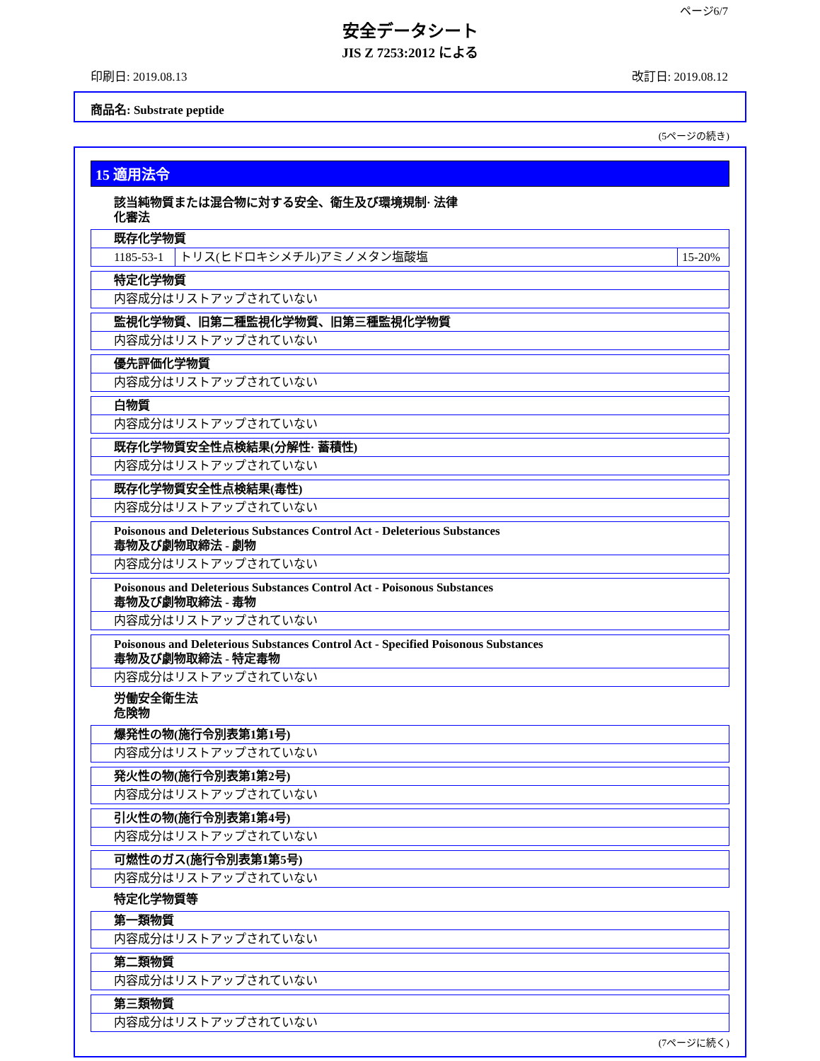ページ6/7
安全データシート
JIS Z 7253:2012 による
印刷日: 2019.08.13 改訂日: 2019.08.12
商品名: Substrate peptide
(5ページの続き)
15 適用法令
該当純物質または混合物に対する安全、衛生及び環境規制· 法律
化審法
| 既存化学物質 | | |
| 1185-53-1 | トリス(ヒドロキシメチル)アミノメタン塩酸塩 | 15-20% |
| 特定化学物質 |
| 内容成分はリストアップされていない |
| 監視化学物質、旧第二種監視化学物質、旧第三種監視化学物質 |
| 内容成分はリストアップされていない |
| 優先評価化学物質 |
| 内容成分はリストアップされていない |
| 白物質 |
| 内容成分はリストアップされていない |
| 既存化学物質安全性点検結果(分解性· 蓄積性) |
| 内容成分はリストアップされていない |
| 既存化学物質安全性点検結果(毒性) |
| 内容成分はリストアップされていない |
| Poisonous and Deleterious Substances Control Act - Deleterious Substances 毒物及び劇物取締法 - 劇物 |
| 内容成分はリストアップされていない |
| Poisonous and Deleterious Substances Control Act - Poisonous Substances 毒物及び劇物取締法 - 毒物 |
| 内容成分はリストアップされていない |
| Poisonous and Deleterious Substances Control Act - Specified Poisonous Substances 毒物及び劇物取締法 - 特定毒物 |
| 内容成分はリストアップされていない |
労働安全衛生法
危険物
| 爆発性の物(施行令別表第1第1号) |
| 内容成分はリストアップされていない |
| 発火性の物(施行令別表第1第2号) |
| 内容成分はリストアップされていない |
| 引火性の物(施行令別表第1第4号) |
| 内容成分はリストアップされていない |
| 可燃性のガス(施行令別表第1第5号) |
| 内容成分はリストアップされていない |
特定化学物質等
| 第一類物質 |
| 内容成分はリストアップされていない |
| 第二類物質 |
| 内容成分はリストアップされていない |
| 第三類物質 |
| 内容成分はリストアップされていない |
(7ページに続く)